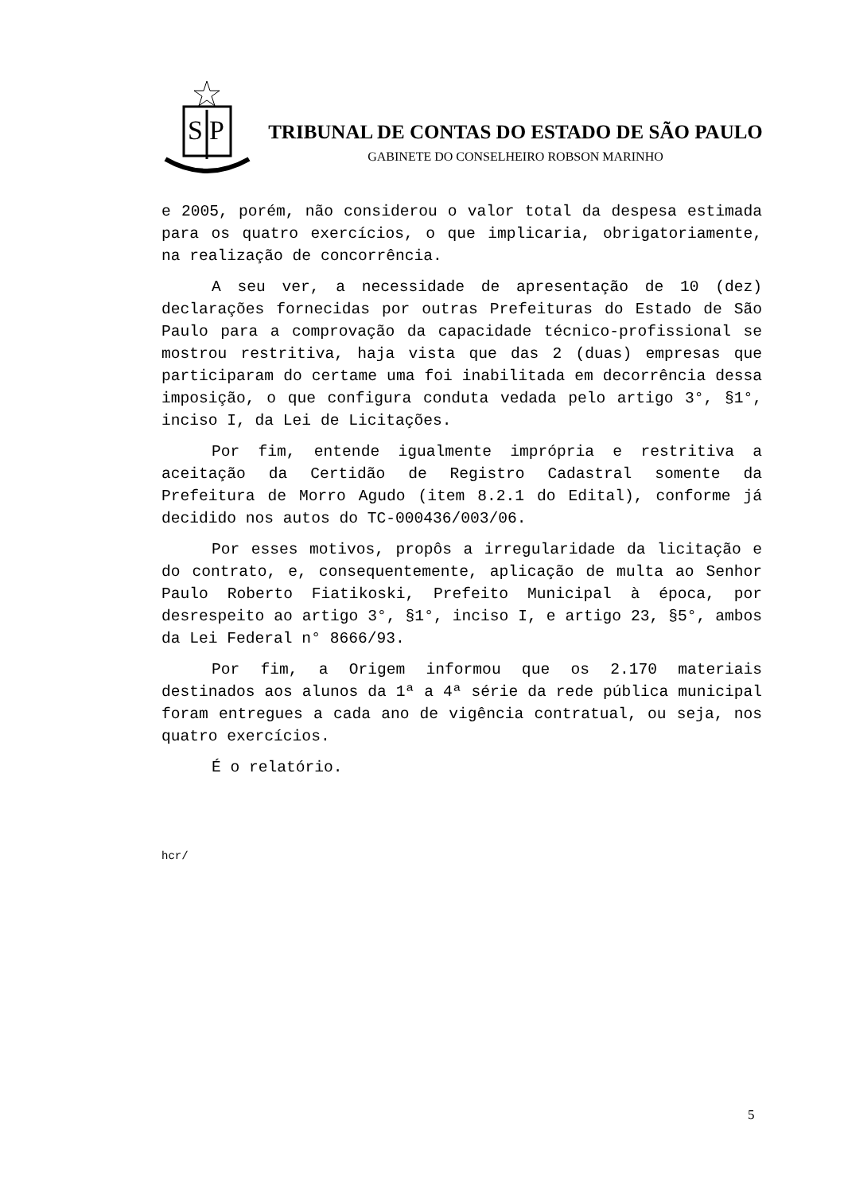S
P
TRIBUNAL DE CONTAS DO ESTADO DE SÃO PAULO
GABINETE DO CONSELHEIRO ROBSON MARINHO
e 2005, porém, não considerou o valor total da despesa estimada para os quatro exercícios, o que implicaria, obrigatoriamente, na realização de concorrência.
A seu ver, a necessidade de apresentação de 10 (dez) declarações fornecidas por outras Prefeituras do Estado de São Paulo para a comprovação da capacidade técnico-profissional se mostrou restritiva, haja vista que das 2 (duas) empresas que participaram do certame uma foi inabilitada em decorrência dessa imposição, o que configura conduta vedada pelo artigo 3°, §1°, inciso I, da Lei de Licitações.
Por fim, entende igualmente imprópria e restritiva a aceitação da Certidão de Registro Cadastral somente da Prefeitura de Morro Agudo (item 8.2.1 do Edital), conforme já decidido nos autos do TC-000436/003/06.
Por esses motivos, propôs a irregularidade da licitação e do contrato, e, consequentemente, aplicação de multa ao Senhor Paulo Roberto Fiatikoski, Prefeito Municipal à época, por desrespeito ao artigo 3°, §1°, inciso I, e artigo 23, §5°, ambos da Lei Federal n° 8666/93.
Por fim, a Origem informou que os 2.170 materiais destinados aos alunos da 1ª a 4ª série da rede pública municipal foram entregues a cada ano de vigência contratual, ou seja, nos quatro exercícios.
É o relatório.
hcr/
5